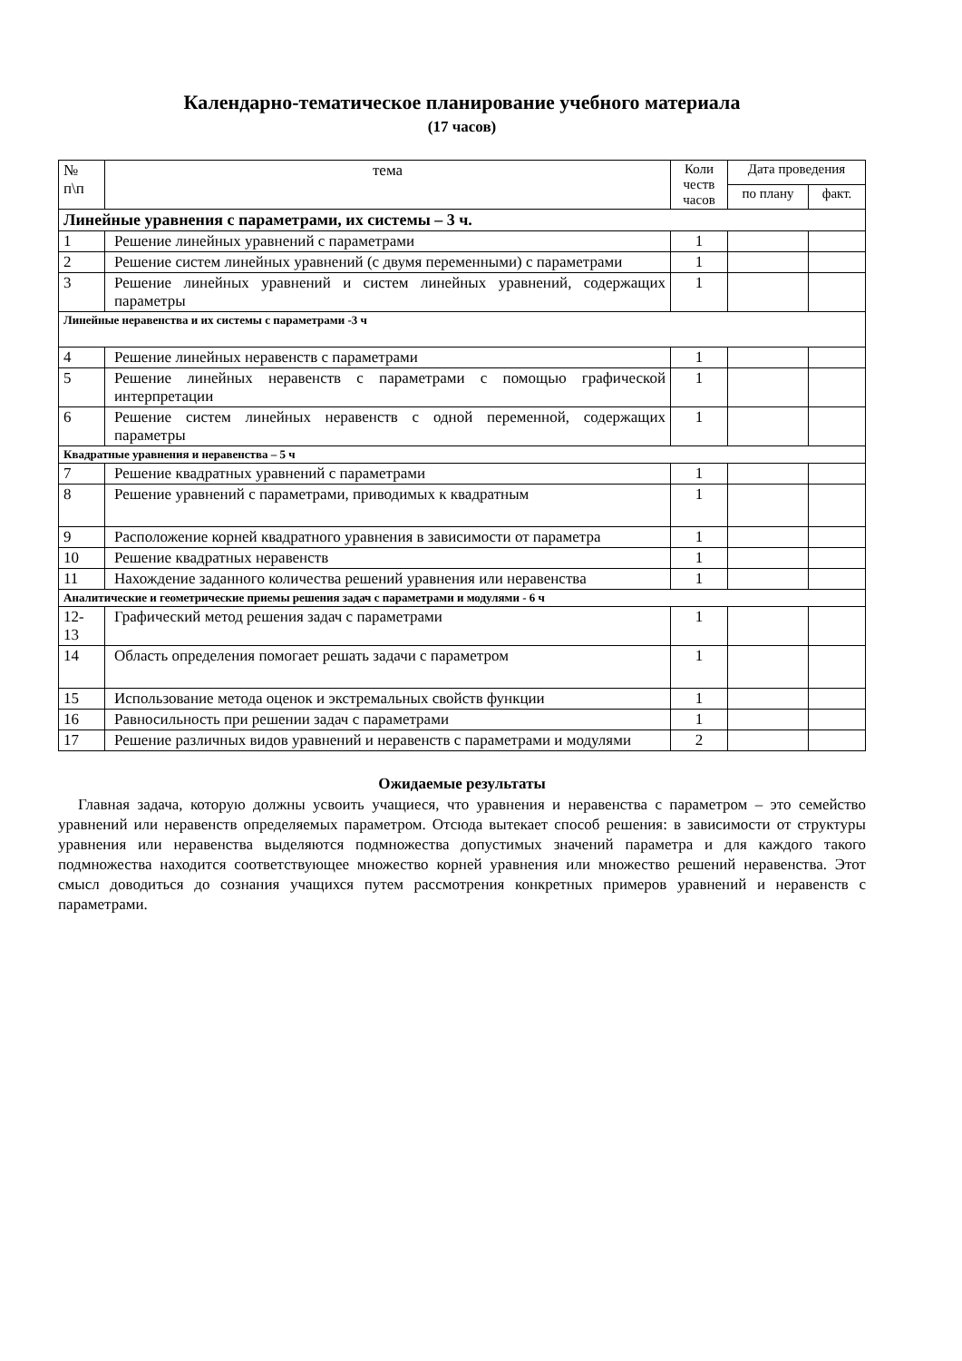Календарно-тематическое планирование учебного материала
(17 часов)
| № п\п | тема | Коли честв часов | Дата проведения | |
| --- | --- | --- | --- | --- |
| | | | по плану | факт. |
| Линейные уравнения с параметрами, их системы – 3 ч. | | | | |
| 1 | Решение линейных уравнений с параметрами | 1 | | |
| 2 | Решение систем линейных уравнений (с двумя переменными) с параметрами | 1 | | |
| 3 | Решение линейных уравнений и систем линейных уравнений, содержащих параметры | 1 | | |
| Линейные неравенства и их системы с параметрами -3 ч | | | | |
| 4 | Решение линейных неравенств с параметрами | 1 | | |
| 5 | Решение линейных неравенств с параметрами с помощью графической интерпретации | 1 | | |
| 6 | Решение систем линейных неравенств с одной переменной, содержащих параметры | 1 | | |
| Квадратные уравнения и неравенства – 5 ч | | | | |
| 7 | Решение квадратных уравнений с параметрами | 1 | | |
| 8 | Решение уравнений с параметрами, приводимых к квадратным | 1 | | |
| 9 | Расположение корней квадратного уравнения в зависимости от параметра | 1 | | |
| 10 | Решение квадратных неравенств | 1 | | |
| 11 | Нахождение заданного количества решений уравнения или неравенства | 1 | | |
| Аналитические и геометрические приемы решения задач с параметрами и модулями - 6 ч | | | | |
| 12- 13 | Графический метод решения задач с параметрами | 1 | | |
| 14 | Область определения помогает решать задачи с параметром | 1 | | |
| 15 | Использование метода оценок и экстремальных свойств функции | 1 | | |
| 16 | Равносильность при решении задач с параметрами | 1 | | |
| 17 | Решение различных видов уравнений и неравенств с параметрами и модулями | 2 | | |
Ожидаемые результаты
Главная задача, которую должны усвоить учащиеся, что уравнения и неравенства с параметром – это семейство уравнений или неравенств определяемых параметром. Отсюда вытекает способ решения: в зависимости от структуры уравнения или неравенства выделяются подмножества допустимых значений параметра и для каждого такого подмножества находится соответствующее множество корней уравнения или множество решений неравенства. Этот смысл доводиться до сознания учащихся путем рассмотрения конкретных примеров уравнений и неравенств с параметрами.